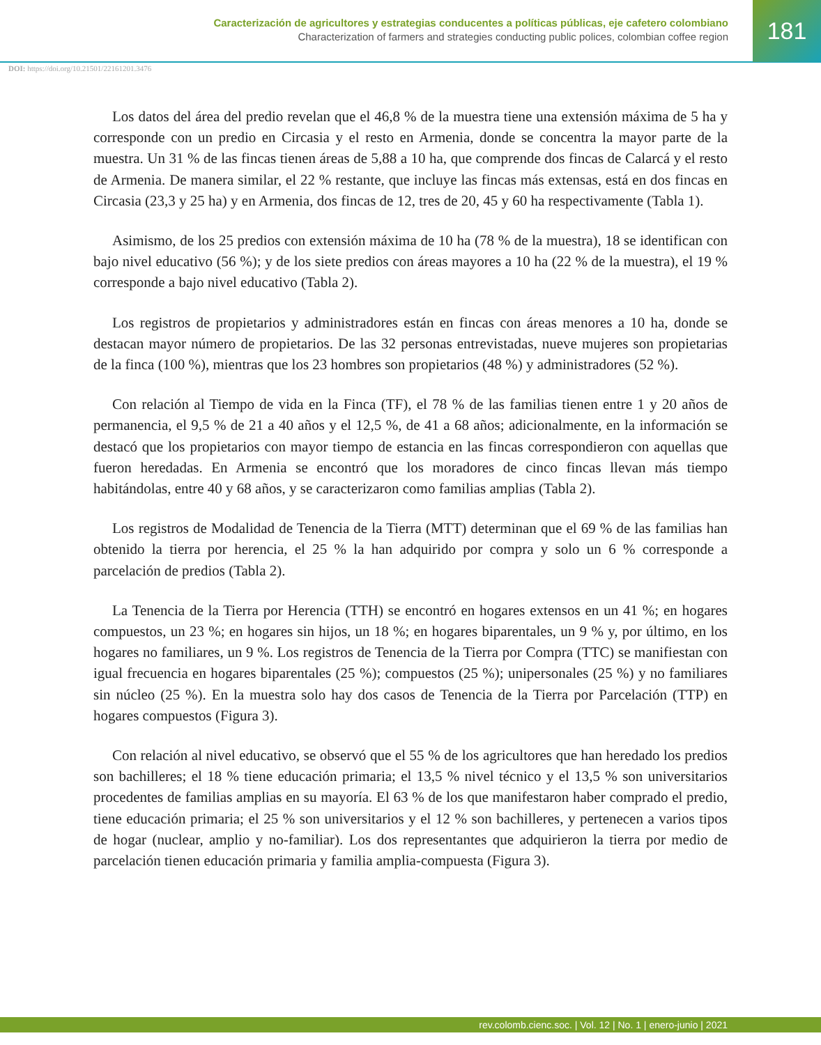Caracterización de agricultores y estrategias conducentes a políticas públicas, eje cafetero colombiano
Characterization of farmers and strategies conducting public polices, colombian coffee region
181
DOI: https://doi.org/10.21501/22161201.3476
Los datos del área del predio revelan que el 46,8 % de la muestra tiene una extensión máxima de 5 ha y corresponde con un predio en Circasia y el resto en Armenia, donde se concentra la mayor parte de la muestra. Un 31 % de las fincas tienen áreas de 5,88 a 10 ha, que comprende dos fincas de Calarcá y el resto de Armenia. De manera similar, el 22 % restante, que incluye las fincas más extensas, está en dos fincas en Circasia (23,3 y 25 ha) y en Armenia, dos fincas de 12, tres de 20, 45 y 60 ha respectivamente (Tabla 1).
Asimismo, de los 25 predios con extensión máxima de 10 ha (78 % de la muestra), 18 se identifican con bajo nivel educativo (56 %); y de los siete predios con áreas mayores a 10 ha (22 % de la muestra), el 19 % corresponde a bajo nivel educativo (Tabla 2).
Los registros de propietarios y administradores están en fincas con áreas menores a 10 ha, donde se destacan mayor número de propietarios. De las 32 personas entrevistadas, nueve mujeres son propietarias de la finca (100 %), mientras que los 23 hombres son propietarios (48 %) y administradores (52 %).
Con relación al Tiempo de vida en la Finca (TF), el 78 % de las familias tienen entre 1 y 20 años de permanencia, el 9,5 % de 21 a 40 años y el 12,5 %, de 41 a 68 años; adicionalmente, en la información se destacó que los propietarios con mayor tiempo de estancia en las fincas correspondieron con aquellas que fueron heredadas. En Armenia se encontró que los moradores de cinco fincas llevan más tiempo habitándolas, entre 40 y 68 años, y se caracterizaron como familias amplias (Tabla 2).
Los registros de Modalidad de Tenencia de la Tierra (MTT) determinan que el 69 % de las familias han obtenido la tierra por herencia, el 25 % la han adquirido por compra y solo un 6 % corresponde a parcelación de predios (Tabla 2).
La Tenencia de la Tierra por Herencia (TTH) se encontró en hogares extensos en un 41 %; en hogares compuestos, un 23 %; en hogares sin hijos, un 18 %; en hogares biparentales, un 9 % y, por último, en los hogares no familiares, un 9 %. Los registros de Tenencia de la Tierra por Compra (TTC) se manifiestan con igual frecuencia en hogares biparentales (25 %); compuestos (25 %); unipersonales (25 %) y no familiares sin núcleo (25 %). En la muestra solo hay dos casos de Tenencia de la Tierra por Parcelación (TTP) en hogares compuestos (Figura 3).
Con relación al nivel educativo, se observó que el 55 % de los agricultores que han heredado los predios son bachilleres; el 18 % tiene educación primaria; el 13,5 % nivel técnico y el 13,5 % son universitarios procedentes de familias amplias en su mayoría. El 63 % de los que manifestaron haber comprado el predio, tiene educación primaria; el 25 % son universitarios y el 12 % son bachilleres, y pertenecen a varios tipos de hogar (nuclear, amplio y no-familiar). Los dos representantes que adquirieron la tierra por medio de parcelación tienen educación primaria y familia amplia-compuesta (Figura 3).
rev.colomb.cienc.soc. | Vol. 12 | No. 1 | enero-junio | 2021